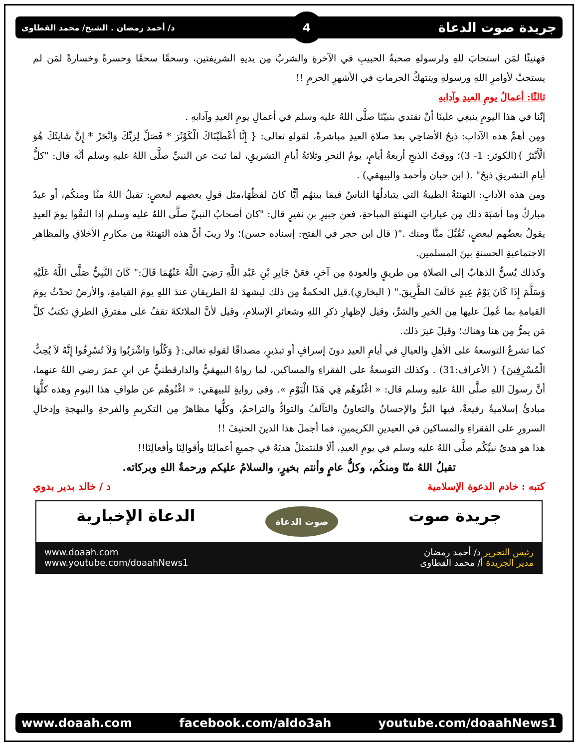جريدة صوت الدعاة 4 د/ أحمد رمضان . الشيخ/ محمد القطاوى
فهنيئًا لمَن استجابَ للهِ ولرسولهِ صحبةُ الحبيبِ في الآخرةِ والشربُ مِن يديهِ الشريفتين، وسحقًا سحقًا وحسرةً وخسارةً لمَن لم يستجبْ لأوامرِ اللهِ ورسولهِ وينتهكُ الحرماتِ في الأشهرِ الحرمِ !!
ثالثًا: أعمالُ يومِ العيدِ وآدابهِ
إنّنا في هذا اليومِ ينبغِي علينَا أنْ نقتدي بنبيّنَا صلَّى اللهُ عليه وسلم في أعمالِ يومِ العيدِ وآدابهِ .
ومِن أهمِّ هذه الآدابِ: ذبحُ الأضاحِي بعدَ صلاةِ العيدِ مباشرةً، لقولهِ تعالى: { إِنَّا أَعْطَيْنَاكَ الْكَوْثَرَ * فَصَلِّ لِرَبِّكَ وَانْحَرْ * إِنَّ شَانِئَكَ هُوَ الْأَبْتَرُ }(الكوثر: 1- 3)؛ ووقتُ الذبحِ أربعةُ أيامٍ، يومُ النحرِ وثلاثةُ أيامِ التشريقِ، لما ثبتَ عن النبيِّ صلَّى اللهُ عليهِ وسلم أنَّه قال: "كلُّ أيامِ التشريقِ ذبحٌ" .( ابن حبان وأحمد والبيهقي) .
ومِن هذه الآدابِ: التهنئةُ الطيبةُ التي يتبادلُهَا الناسُ فيمَا بينهُم أيًّا كانَ لفظُهَا،مثل قولِ بعضِهم لبعضٍ: تقبلُ اللهُ منَّا ومنكُم، أو عيدٌ مباركٌ وما أشبَهَ ذلك مِن عباراتِ التهنئةِ المباحةِ، فعن جبيرِ بنِ نفيرٍ قال: "كان أصحابُ النبيِّ صلَّى اللهُ عليه وسلم إذا التقُوا يومَ العيدِ يقولُ بعضُهم لبعضٍ، تُقُبِّلَ منَّا ومنك ."( قال ابن حجر في الفتح: إسناده حسن)؛ ولا ريبَ أنَّ هذه التهنئةَ مِن مكارمِ الأخلاقِ والمظاهرِ الاجتماعيةِ الحسنةِ بينَ المسلمين.
وكذلك يُسنُّ الذهابُ إلى الصلاةِ مِن طريقٍ والعودةِ مِن آخرٍ، فعَنْ جَابِرِ بْنِ عَبْدِ اللَّهِ رَضِيَ اللَّهُ عَنْهُمَا قَالَ:" كَانَ النَّبِيُّ صَلَّى اللَّهُ عَلَيْهِ وَسَلَّمَ إِذَا كَانَ يَوْمُ عِيدٍ خَالَفَ الطَّرِيقَ." ( البخاري).قيل الحكمةُ مِن ذلك ليشهدَ لهُ الطريقانِ عندَ اللهِ يومَ القيامةِ، والأرضُ تحدّثُ يومَ القيامةِ بما عُمِلَ عليها مِن الخيرِ والشرِّ، وقيل لإظهارِ ذكرِ اللهِ وشعائرِ الإسلامِ، وقيل لأنَّ الملائكةَ تقفُ على مفترقِ الطرقِ تكتبُ كلَّ مَن يمرُّ مِن هنا وهناك؛ وقيلَ غيرَ ذلك.
كما تشرعُ التوسعةُ على الأهلِ والعيالِ في أيامِ العيدِ دونَ إسرافٍ أو تبذيرٍ، مصداقًا لقولهِ تعالى:{ وَكُلُوا وَاشْرَبُوا وَلاَ تُسْرِفُوا إِنَّهُ لاَ يُحِبُّ الْمُسْرِفِينَ} ( الأعراف:31) . وكذلك التوسعةُ على الفقراءِ والمساكين، لما رواهُ البيهقيُّ والدارقطنيُّ عن ابنِ عمرَ رضي اللهُ عنهما، أنَّ رسولَ اللهِ صلَّى اللهُ عليهِ وسلم قال: « اغْنُوهُم فِي هَذَا الْيَوْمِ ». وفي روايةٍ للبيهقي: « اغْنُوهُم عن طوافِ هذا اليومِ وهذه كلُّهَا مبادئُ إسلاميةٌ رفيعةٌ، فيها البرُّ والإحسانُ والتعاونُ والتآلفُ والتوادُّ والتراحمُ، وكلُّها مظاهرٌ مِن التكريمِ والفرحةِ والبهجةِ وإدخالِ السرورِ على الفقراءِ والمساكين في العيدينِ الكريمينِ، فما أجملَ هذا الدينَ الحنيفَ !!
هذا هو هديُ نبيِّكُم صلَّى اللهُ عليه وسلم في يومِ العيدِ، ألَا فلنتمثلْ هديَهُ في جميعِ أعمالِنَا وأقوالِنَا وأفعالِنَا!!
تقبلُ اللهُ منّا ومنكُم، وكلُّ عامٍ وأنتم بخيرٍ، والسلامُ عليكم ورحمةُ اللهِ وبركاته.
كتبه : خادم الدعوة الإسلامية د / خالد بدير بدوي
جريدة صوت صوت الدعاة الدعاة الإخبارية
رئيس التحرير د/ أحمد رمضان
مدير الجريدة أ/ محمد القطاوى
www.doaah.com
www.youtube.com/doaahNews1
www.doaah.com facebook.com/aldo3ah youtube.com/doaahNews1